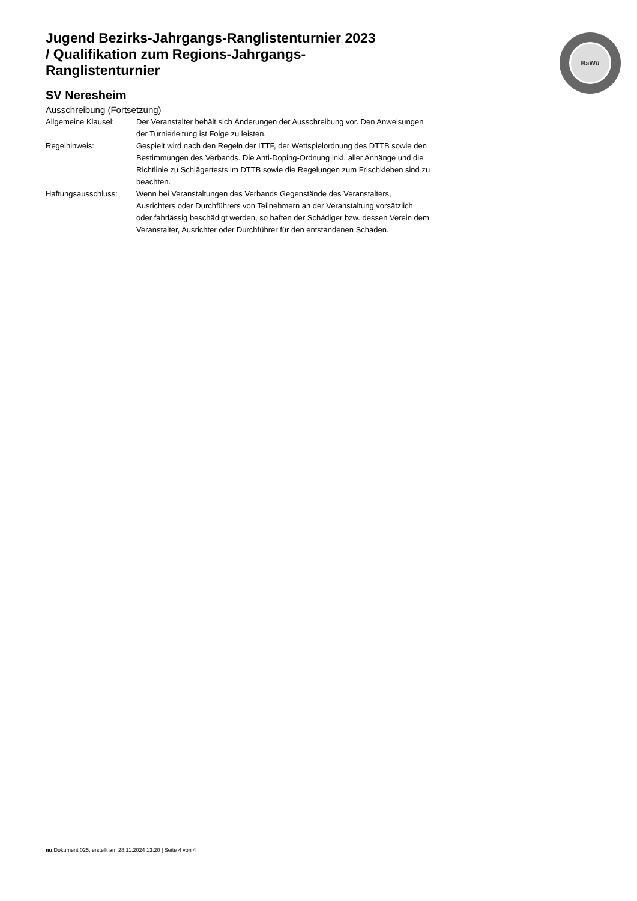BaWü
Jugend Bezirks-Jahrgangs-Ranglistenturnier 2023 / Qualifikation zum Regions-Jahrgangs-Ranglistenturnier
SV Neresheim
Ausschreibung (Fortsetzung)
Allgemeine Klausel: Der Veranstalter behält sich Änderungen der Ausschreibung vor. Den Anweisungen der Turnierleitung ist Folge zu leisten.
Regelhinweis: Gespielt wird nach den Regeln der ITTF, der Wettspielordnung des DTTB sowie den Bestimmungen des Verbands. Die Anti-Doping-Ordnung inkl. aller Anhänge und die Richtlinie zu Schlägertests im DTTB sowie die Regelungen zum Frischkleben sind zu beachten.
Haftungsausschluss: Wenn bei Veranstaltungen des Verbands Gegenstände des Veranstalters, Ausrichters oder Durchführers von Teilnehmern an der Veranstaltung vorsätzlich oder fahrlässig beschädigt werden, so haften der Schädiger bzw. dessen Verein dem Veranstalter, Ausrichter oder Durchführer für den entstandenen Schaden.
nu.Dokument 025, erstellt am 28.11.2024 13:20 | Seite 4 von 4